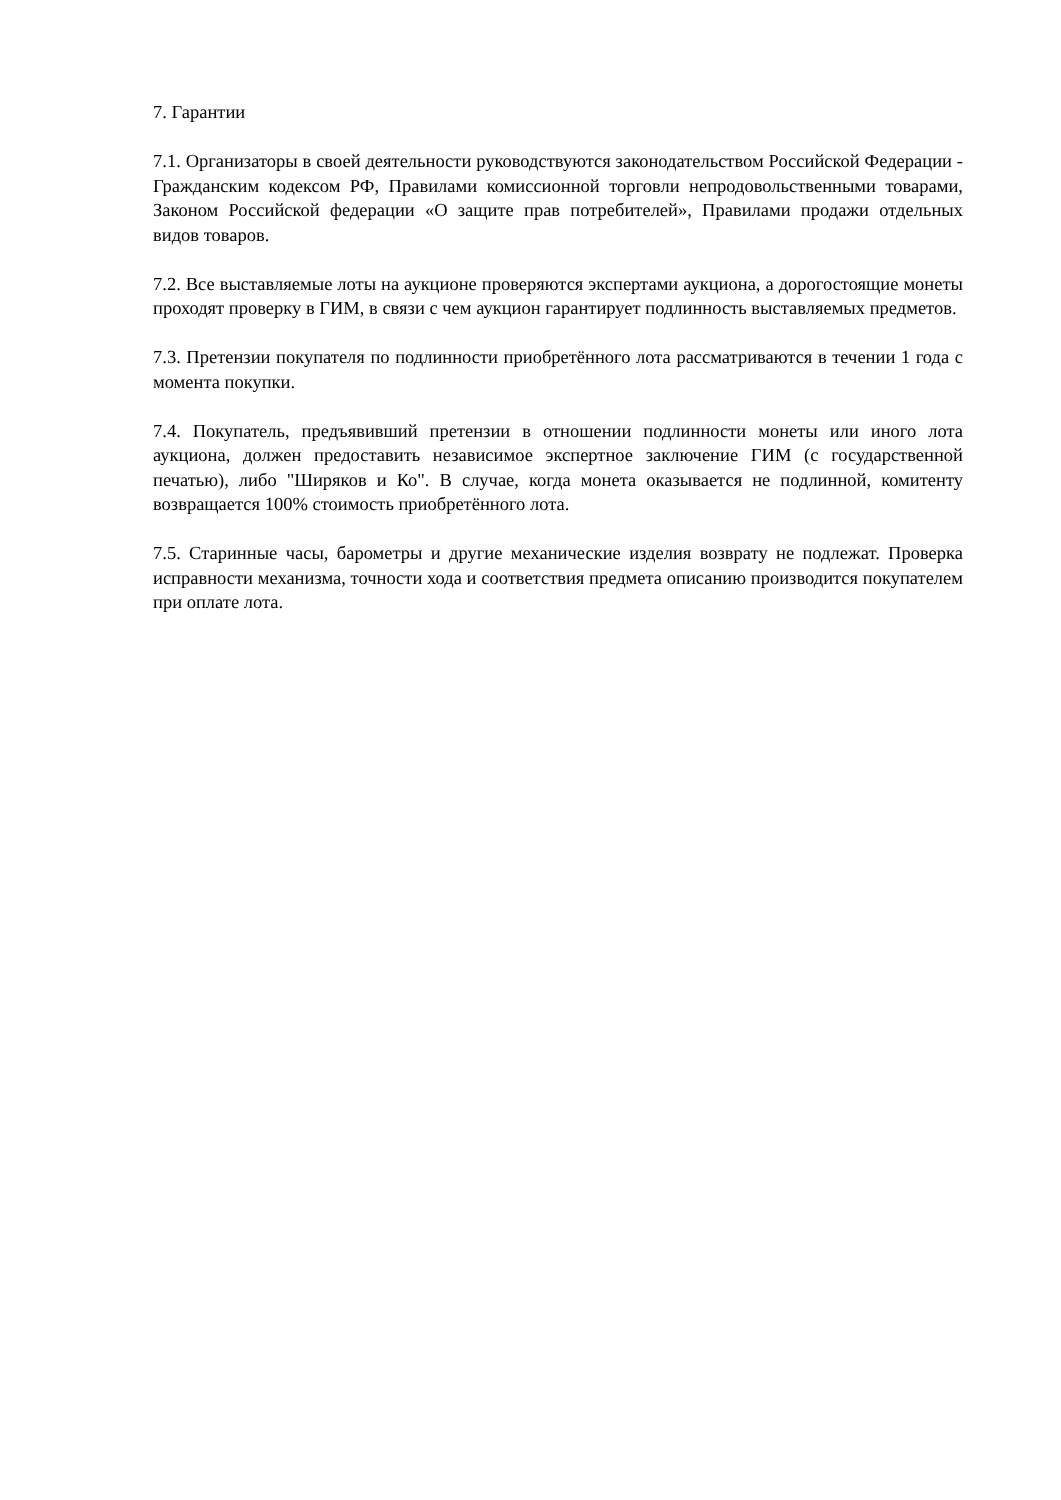7. Гарантии
7.1. Организаторы в своей деятельности руководствуются законодательством Российской Федерации - Гражданским кодексом РФ, Правилами комиссионной торговли непродовольственными товарами, Законом Российской федерации «О защите прав потребителей», Правилами продажи отдельных видов товаров.
7.2. Все выставляемые лоты на аукционе проверяются экспертами аукциона, а дорогостоящие монеты проходят проверку в ГИМ, в связи с чем аукцион гарантирует подлинность выставляемых предметов.
7.3. Претензии покупателя по подлинности приобретённого лота рассматриваются в течении 1 года с момента покупки.
7.4. Покупатель, предъявивший претензии в отношении подлинности монеты или иного лота аукциона, должен предоставить независимое экспертное заключение ГИМ (с государственной печатью), либо "Ширяков и Ко". В случае, когда монета оказывается не подлинной, комитенту возвращается 100% стоимость приобретённого лота.
7.5. Старинные часы, барометры и другие механические изделия возврату не подлежат. Проверка исправности механизма, точности хода и соответствия предмета описанию производится покупателем при оплате лота.